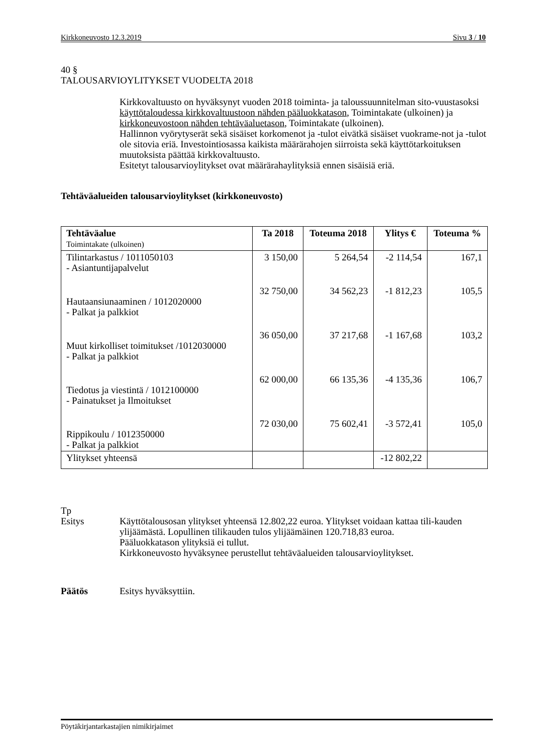Kirkkoneuvosto 12.3.2019 Sivu 3 / 10
40 §
TALOUSARVIOYLITYKSET VUODELTA 2018
Kirkkovaltuusto on hyväksynyt vuoden 2018 toiminta- ja taloussuunnitelman sito-vuustasoksi käyttötaloudessa kirkkovaltuustoon nähden pääluokkatason, Toimintakate (ulkoinen) ja kirkkoneuvostoon nähden tehtäväaluetason, Toimintakate (ulkoinen).
Hallinnon vyörytyserät sekä sisäiset korkomenot ja -tulot eivätkä sisäiset vuokrame-not ja -tulot ole sitovia eriä. Investointiosassa kaikista määrärahojen siirroista sekä käyttötarkoituksen muutoksista päättää kirkkovaltuusto.
Esitetyt talousarvioylitykset ovat määrärahaylityksiä ennen sisäisiä eriä.
Tehtäväalueiden talousarvioylitykset (kirkkoneuvosto)
| Tehtäväalue Toimintakate (ulkoinen) | Ta 2018 | Toteuma 2018 | Ylitys € | Toteuma % |
| --- | --- | --- | --- | --- |
| Tilintarkastus / 1011050103 - Asiantuntijapalvelut | 3 150,00 | 5 264,54 | -2 114,54 | 167,1 |
| Hautaansiunaaminen / 1012020000 - Palkat ja palkkiot | 32 750,00 | 34 562,23 | -1 812,23 | 105,5 |
| Muut kirkolliset toimitukset /1012030000 - Palkat ja palkkiot | 36 050,00 | 37 217,68 | -1 167,68 | 103,2 |
| Tiedotus ja viestintä / 1012100000 - Painatukset ja Ilmoitukset | 62 000,00 | 66 135,36 | -4 135,36 | 106,7 |
| Rippikoulu / 1012350000 - Palkat ja palkkiot | 72 030,00 | 75 602,41 | -3 572,41 | 105,0 |
| Ylitykset yhteensä | | | -12 802,22 | |
Tp
Esitys Käyttötalousosan ylitykset yhteensä 12.802,22 euroa. Ylitykset voidaan kattaa tili-kauden ylijäämästä. Lopullinen tilikauden tulos ylijäämäinen 120.718,83 euroa.
Pääluokkatason ylityksiä ei tullut.
Kirkkoneuvosto hyväksynee perustellut tehtäväalueiden talousarvioylitykset.
Päätös Esitys hyväksyttiin.
Pöytäkirjantarkastajien nimikirjaimet